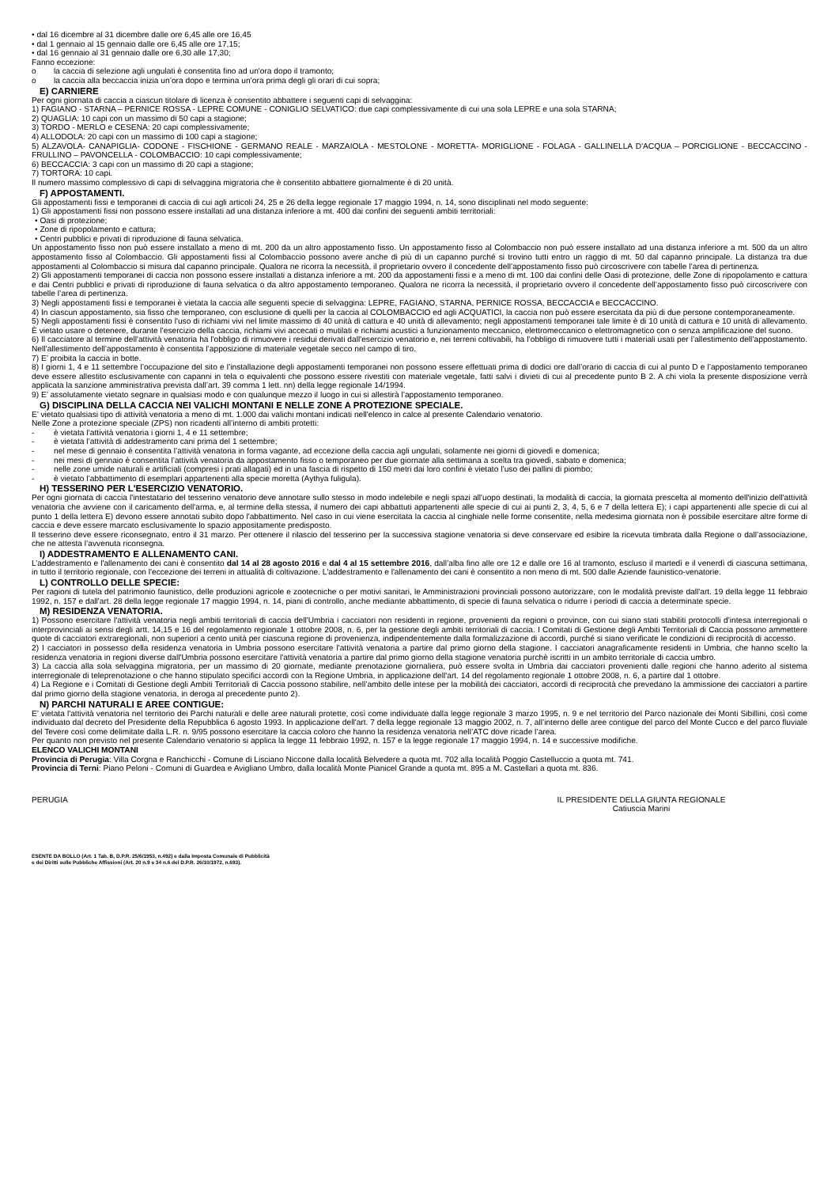• dal 16 dicembre al 31 dicembre dalle ore 6,45 alle ore 16,45
• dal 1 gennaio al 15 gennaio dalle ore 6,45 alle ore 17,15;
• dal 16 gennaio al 31 gennaio dalle ore 6,30 alle 17,30;
Fanno eccezione:
o la caccia di selezione agli ungulati è consentita fino ad un'ora dopo il tramonto;
o la caccia alla beccaccia inizia un’ora dopo e termina un’ora prima degli gli orari di cui sopra;
E) CARNIERE
Per ogni giornata di caccia a ciascun titolare di licenza è consentito abbattere i seguenti capi di selvaggina:
1) FAGIANO - STARNA – PERNICE ROSSA - LEPRE COMUNE - CONIGLIO SELVATICO: due capi complessivamente di cui una sola LEPRE e una sola STARNA;
2) QUAGLIA: 10 capi con un massimo di 50 capi a stagione;
3) TORDO - MERLO e CESENA: 20 capi complessivamente;
4) ALLODOLA: 20 capi con un massimo di 100 capi a stagione;
5) ALZAVOLA- CANAPIGLIA- CODONE - FISCHIONE - GERMANO REALE - MARZAIOLA - MESTOLONE - MORETTA- MORIGLIONE - FOLAGA - GALLINELLA D'ACQUA – PORCIGLIONE - BECCACCINO - FRULLINO – PAVONCELLA - COLOMBACCIO: 10 capi complessivamente;
6) BECCACCIA: 3 capi con un massimo di 20 capi a stagione;
7) TORTORA: 10 capi.
Il numero massimo complessivo di capi di selvaggina migratoria che è consentito abbattere giornalmente è di 20 unità.
F) APPOSTAMENTI.
Gli appostamenti fissi e temporanei di caccia di cui agli articoli 24, 25 e 26 della legge regionale 17 maggio 1994, n. 14, sono disciplinati nel modo seguente:
1) Gli appostamenti fissi non possono essere installati ad una distanza inferiore a mt. 400 dai confini dei seguenti ambiti territoriali:
• Oasi di protezione;
• Zone di ripopolamento e cattura;
• Centri pubblici e privati di riproduzione di fauna selvatica.
Un appostamento fisso non può essere installato a meno di mt. 200 da un altro appostamento fisso. Un appostamento fisso al Colombaccio non può essere installato ad una distanza inferiore a mt. 500 da un altro appostamento fisso al Colombaccio. Gli appostamenti fissi al Colombaccio possono avere anche di più di un capanno purché si trovino tutti entro un raggio di mt. 50 dal capanno principale. La distanza tra due appostamenti al Colombaccio si misura dal capanno principale. Qualora ne ricorra la necessità, il proprietario ovvero il concedente dell’appostamento fisso può circoscrivere con tabelle l’area di pertinenza.
2) Gli appostamenti temporanei di caccia non possono essere installati a distanza inferiore a mt. 200 da appostamenti fissi e a meno di mt. 100 dai confini delle Oasi di protezione, delle Zone di ripopolamento e cattura e dai Centri pubblici e privati di riproduzione di fauna selvatica o da altro appostamento temporaneo. Qualora ne ricorra la necessità, il proprietario ovvero il concedente dell’appostamento fisso può circoscrivere con tabelle l’area di pertinenza.
3) Negli appostamenti fissi e temporanei è vietata la caccia alle seguenti specie di selvaggina: LEPRE, FAGIANO, STARNA, PERNICE ROSSA, BECCACCIA e BECCACCINO.
4) In ciascun appostamento, sia fisso che temporaneo, con esclusione di quelli per la caccia al COLOMBACCIO ed agli ACQUATICI, la caccia non può essere esercitata da più di due persone contemporaneamente.
5) Negli appostamenti fissi è consentito l'uso di richiami vivi nel limite massimo di 40 unità di cattura e 40 unità di allevamento; negli appostamenti temporanei tale limite è di 10 unità di cattura e 10 unità di allevamento. È vietato usare o detenere, durante l'esercizio della caccia, richiami vivi accecati o mutilati e richiami acustici a funzionamento meccanico, elettromeccanico o elettromagnetico con o senza amplificazione del suono.
6) Il cacciatore al termine dell'attività venatoria ha l'obbligo di rimuovere i residui derivati dall'esercizio venatorio e, nei terreni coltivabili, ha l’obbligo di rimuovere tutti i materiali usati per l’allestimento dell’appostamento. Nell’allestimento dell’appostamento è consentita l’apposizione di materiale vegetale secco nel campo di tiro.
7) E’ proibita la caccia in botte.
8) I giorni 1, 4 e 11 settembre l’occupazione del sito e l’installazione degli appostamenti temporanei non possono essere effettuati prima di dodici ore dall’orario di caccia di cui al punto D e l’appostamento temporaneo deve essere allestito esclusivamente con capanni in tela o equivalenti che possono essere rivestiti con materiale vegetale, fatti salvi i divieti di cui al precedente punto B 2. A chi viola la presente disposizione verrà applicata la sanzione amministrativa prevista dall’art. 39 comma 1 lett. nn) della legge regionale 14/1994.
9) E’ assolutamente vietato segnare in qualsiasi modo e con qualunque mezzo il luogo in cui si allestirà l’appostamento temporaneo.
G) DISCIPLINA DELLA CACCIA NEI VALICHI MONTANI E NELLE ZONE A PROTEZIONE SPECIALE.
E’ vietato qualsiasi tipo di attività venatoria a meno di mt. 1.000 dai valichi montani indicati nell'elenco in calce al presente Calendario venatorio.
Nelle Zone a protezione speciale (ZPS) non ricadenti all’interno di ambiti protetti:
- è vietata l’attività venatoria i giorni 1, 4 e 11 settembre;
- è vietata l’attività di addestramento cani prima del 1 settembre;
- nel mese di gennaio è consentita l’attività venatoria in forma vagante, ad eccezione della caccia agli ungulati, solamente nei giorni di giovedì e domenica;
- nei mesi di gennaio è consentita l’attività venatoria da appostamento fisso o temporaneo per due giornate alla settimana a scelta tra giovedì, sabato e domenica;
- nelle zone umide naturali e artificiali (compresi i prati allagati) ed in una fascia di rispetto di 150 metri dai loro confini è vietato l’uso dei pallini di piombo;
- è vietato l’abbattimento di esemplari appartenenti alla specie moretta (Aythya fuligula).
H) TESSERINO PER L'ESERCIZIO VENATORIO.
Per ogni giornata di caccia l'intestatario del tesserino venatorio deve annotare sullo stesso in modo indelebile e negli spazi all'uopo destinati, la modalità di caccia, la giornata prescelta al momento dell'inizio dell'attività venatoria che avviene con il caricamento dell'arma, e, al termine della stessa, il numero dei capi abbattuti appartenenti alle specie di cui ai punti 2, 3, 4, 5, 6 e 7 della lettera E); i capi appartenenti alle specie di cui al punto 1 della lettera E) devono essere annotati subito dopo l'abbattimento. Nel caso in cui viene esercitata la caccia al cinghiale nelle forme consentite, nella medesima giornata non è possibile esercitare altre forme di caccia e deve essere marcato esclusivamente lo spazio appositamente predisposto.
Il tesserino deve essere riconsegnato, entro il 31 marzo. Per ottenere il rilascio del tesserino per la successiva stagione venatoria si deve conservare ed esibire la ricevuta timbrata dalla Regione o dall’associazione, che ne attesta l’avvenuta riconsegna.
I) ADDESTRAMENTO E ALLENAMENTO CANI.
L’addestramento e l'allenamento dei cani è consentito dal 14 al 28 agosto 2016 e dal 4 al 15 settembre 2016, dall’alba fino alle ore 12 e dalle ore 16 al tramonto, escluso il martedì e il venerdì di ciascuna settimana, in tutto il territorio regionale, con l'eccezione dei terreni in attualità di coltivazione. L'addestramento e l'allenamento dei cani è consentito a non meno di mt. 500 dalle Aziende faunistico-venatorie.
L) CONTROLLO DELLE SPECIE:
Per ragioni di tutela del patrimonio faunistico, delle produzioni agricole e zootecniche o per motivi sanitari, le Amministrazioni provinciali possono autorizzare, con le modalità previste dall'art. 19 della legge 11 febbraio 1992, n. 157 e dall'art. 28 della legge regionale 17 maggio 1994, n. 14, piani di controllo, anche mediante abbattimento, di specie di fauna selvatica o ridurre i periodi di caccia a determinate specie.
M) RESIDENZA VENATORIA.
1) Possono esercitare l'attività venatoria negli ambiti territoriali di caccia dell'Umbria i cacciatori non residenti in regione, provenienti da regioni o province, con cui siano stati stabiliti protocolli d'intesa interregionali o interprovinciali ai sensi degli artt. 14,15 e 16 del regolamento regionale 1 ottobre 2008, n. 6, per la gestione degli ambiti territoriali di caccia. I Comitati di Gestione degli Ambiti Territoriali di Caccia possono ammettere quote di cacciatori extraregionali, non superiori a cento unità per ciascuna regione di provenienza, indipendentemente dalla formalizzazione di accordi, purché si siano verificate le condizioni di reciprocità di accesso.
2) I cacciatori in possesso della residenza venatoria in Umbria possono esercitare l'attività venatoria a partire dal primo giorno della stagione. I cacciatori anagraficamente residenti in Umbria, che hanno scelto la residenza venatoria in regioni diverse dall'Umbria possono esercitare l'attività venatoria a partire dal primo giorno della stagione venatoria purchè iscritti in un ambito territoriale di caccia umbro.
3) La caccia alla sola selvaggina migratoria, per un massimo di 20 giornate, mediante prenotazione giornaliera, può essere svolta in Umbria dai cacciatori provenienti dalle regioni che hanno aderito al sistema interregionale di teleprenotazione o che hanno stipulato specifici accordi con la Regione Umbria, in applicazione dell'art. 14 del regolamento regionale 1 ottobre 2008, n. 6, a partire dal 1 ottobre.
4) La Regione e i Comitati di Gestione degli Ambiti Territoriali di Caccia possono stabilire, nell’ambito delle intese per la mobilità dei cacciatori, accordi di reciprocità che prevedano la ammissione dei cacciatori a partire dal primo giorno della stagione venatoria, in deroga al precedente punto 2).
N) PARCHI NATURALI E AREE CONTIGUE:
E’ vietata l'attività venatoria nel territorio dei Parchi naturali e delle aree naturali protette, così come individuate dalla legge regionale 3 marzo 1995, n. 9 e nel territorio del Parco nazionale dei Monti Sibillini, così come individuato dal decreto del Presidente della Repubblica 6 agosto 1993. In applicazione dell'art. 7 della legge regionale 13 maggio 2002, n. 7, all’interno delle aree contigue del parco del Monte Cucco e del parco fluviale del Tevere così come delimitate dalla L.R. n. 9/95 possono esercitare la caccia coloro che hanno la residenza venatoria nell’ATC dove ricade l’area.
Per quanto non previsto nel presente Calendario venatorio si applica la legge 11 febbraio 1992, n. 157 e la legge regionale 17 maggio 1994, n. 14 e successive modifiche.
ELENCO VALICHI MONTANI
Provincia di Perugia: Villa Corgna e Ranchicchi - Comune di Lisciano Niccone dalla località Belvedere a quota mt. 702 alla località Poggio Castelluccio a quota mt. 741.
Provincia di Terni: Piano Peloni - Comuni di Guardea e Avigliano Umbro, dalla località Monte Pianicel Grande a quota mt. 895 a M. Castellari a quota mt. 836.
PERUGIA IL PRESIDENTE DELLA GIUNTA REGIONALE
Catiuscia Marini
ESENTE DA BOLLO (Art. 1 Tab. B, D.P.R. 25/6/1953, n.492) e dalla Imposta Comunale di Pubblicità
e dei Diritti sulle Pubbliche Affissioni (Art. 20 n.9 e 34 n.6 del D.P.R. 26/10/1972, n.693).